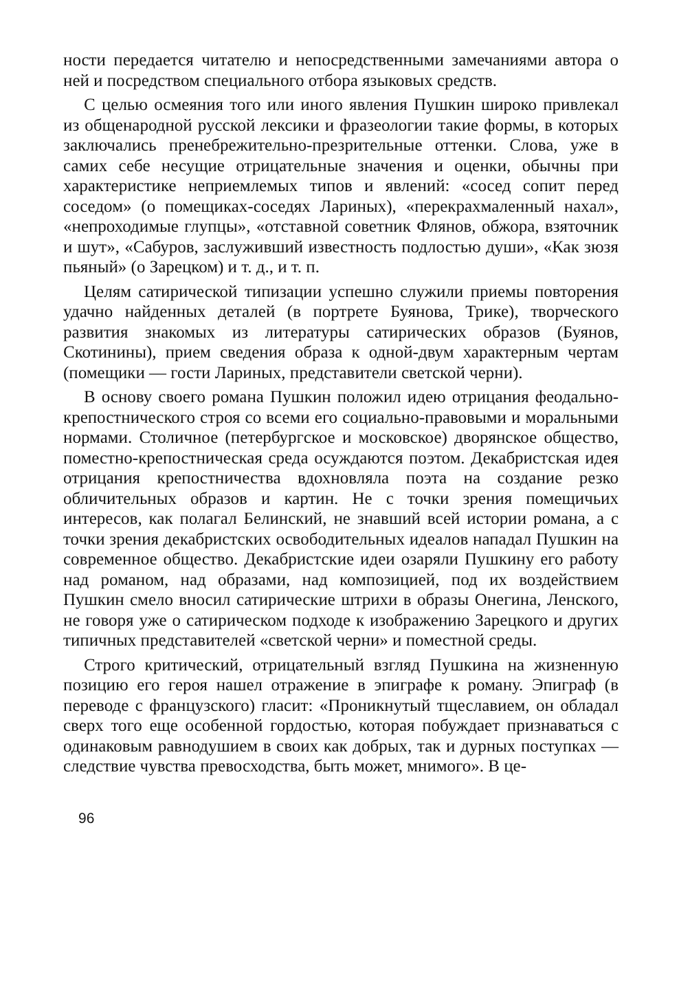ности передается читателю и непосредственными замечаниями автора о ней и посредством специального отбора языковых средств.
С целью осмеяния того или иного явления Пушкин широко привлекал из общенародной русской лексики и фразеологии такие формы, в которых заключались пренебрежительно-презрительные оттенки. Слова, уже в самих себе несущие отрицательные значения и оценки, обычны при характеристике неприемлемых типов и явлений: «сосед сопит перед соседом» (о помещиках-соседях Лариных), «перекрахмаленный нахал», «непроходимые глупцы», «отставной советник Флянов, обжора, взяточник и шут», «Сабуров, заслуживший известность подлостью души», «Как зюзя пьяный» (о Зарецком) и т. д., и т. п.
Целям сатирической типизации успешно служили приемы повторения удачно найденных деталей (в портрете Буянова, Трике), творческого развития знакомых из литературы сатирических образов (Буянов, Скотинины), прием сведения образа к одной-двум характерным чертам (помещики — гости Лариных, представители светской черни).
В основу своего романа Пушкин положил идею отрицания феодально-крепостнического строя со всеми его социально-правовыми и моральными нормами. Столичное (петербургское и московское) дворянское общество, поместно-крепостническая среда осуждаются поэтом. Декабристская идея отрицания крепостничества вдохновляла поэта на создание резко обличительных образов и картин. Не с точки зрения помещичьих интересов, как полагал Белинский, не знавший всей истории романа, а с точки зрения декабристских освободительных идеалов нападал Пушкин на современное общество. Декабристские идеи озаряли Пушкину его работу над романом, над образами, над композицией, под их воздействием Пушкин смело вносил сатирические штрихи в образы Онегина, Ленского, не говоря уже о сатирическом подходе к изображению Зарецкого и других типичных представителей «светской черни» и поместной среды.
Строго критический, отрицательный взгляд Пушкина на жизненную позицию его героя нашел отражение в эпиграфе к роману. Эпиграф (в переводе с французского) гласит: «Проникнутый тщеславием, он обладал сверх того еще особенной гордостью, которая побуждает признаваться с одинаковым равнодушием в своих как добрых, так и дурных поступках — следствие чувства превосходства, быть может, мнимого». В це-
96